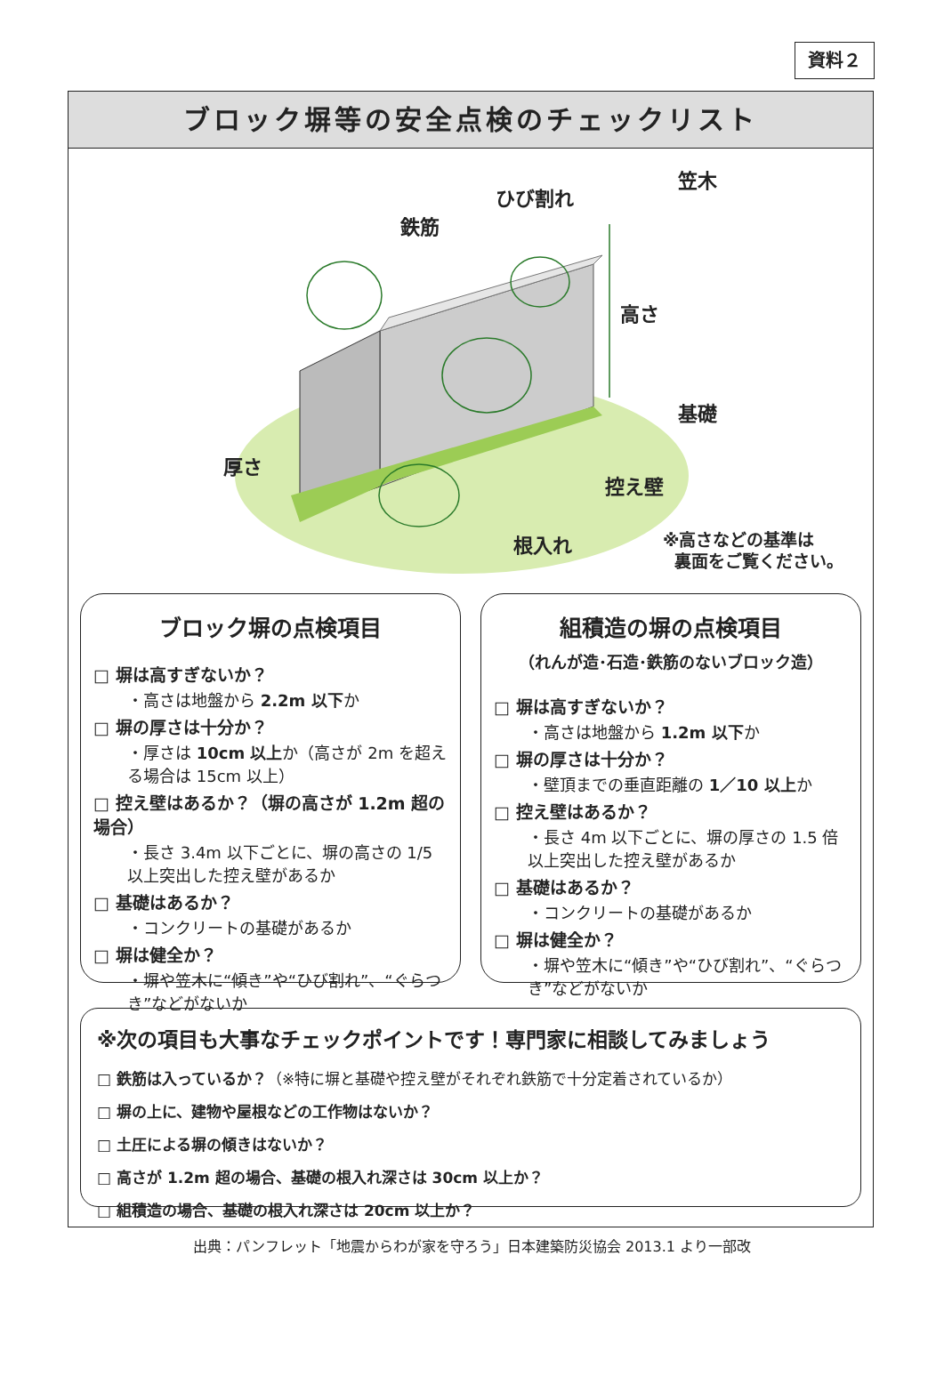資料２
ブロック塀等の安全点検のチェックリスト
ひび割れ
笠木
鉄筋
高さ
基礎
厚さ
控え壁
根入れ
※高さなどの基準は
裏面をご覧ください。
ブロック塀の点検項目
□ 塀は高すぎないか？
・高さは地盤から 2.2m 以下か
□ 塀の厚さは十分か？
・厚さは 10cm 以上か（高さが 2m を超える場合は 15cm 以上）
□ 控え壁はあるか？（塀の高さが 1.2m 超の場合）
・長さ 3.4m 以下ごとに、塀の高さの 1/5 以上突出した控え壁があるか
□ 基礎はあるか？
・コンクリートの基礎があるか
□ 塀は健全か？
・塀や笠木に“傾き”や“ひび割れ”、“ぐらつき”などがないか
組積造の塀の点検項目
（れんが造･石造･鉄筋のないブロック造）
□ 塀は高すぎないか？
・高さは地盤から 1.2m 以下か
□ 塀の厚さは十分か？
・壁頂までの垂直距離の 1／10 以上か
□ 控え壁はあるか？
・長さ 4m 以下ごとに、塀の厚さの 1.5 倍以上突出した控え壁があるか
□ 基礎はあるか？
・コンクリートの基礎があるか
□ 塀は健全か？
・塀や笠木に“傾き”や“ひび割れ”、“ぐらつき”などがないか
※次の項目も大事なチェックポイントです！専門家に相談してみましょう
□ 鉄筋は入っているか？（※特に塀と基礎や控え壁がそれぞれ鉄筋で十分定着されているか）
□ 塀の上に、建物や屋根などの工作物はないか？
□ 土圧による塀の傾きはないか？
□ 高さが 1.2m 超の場合、基礎の根入れ深さは 30cm 以上か？
□ 組積造の場合、基礎の根入れ深さは 20cm 以上か？
出典：パンフレット「地震からわが家を守ろう」日本建築防災協会 2013.1 より一部改